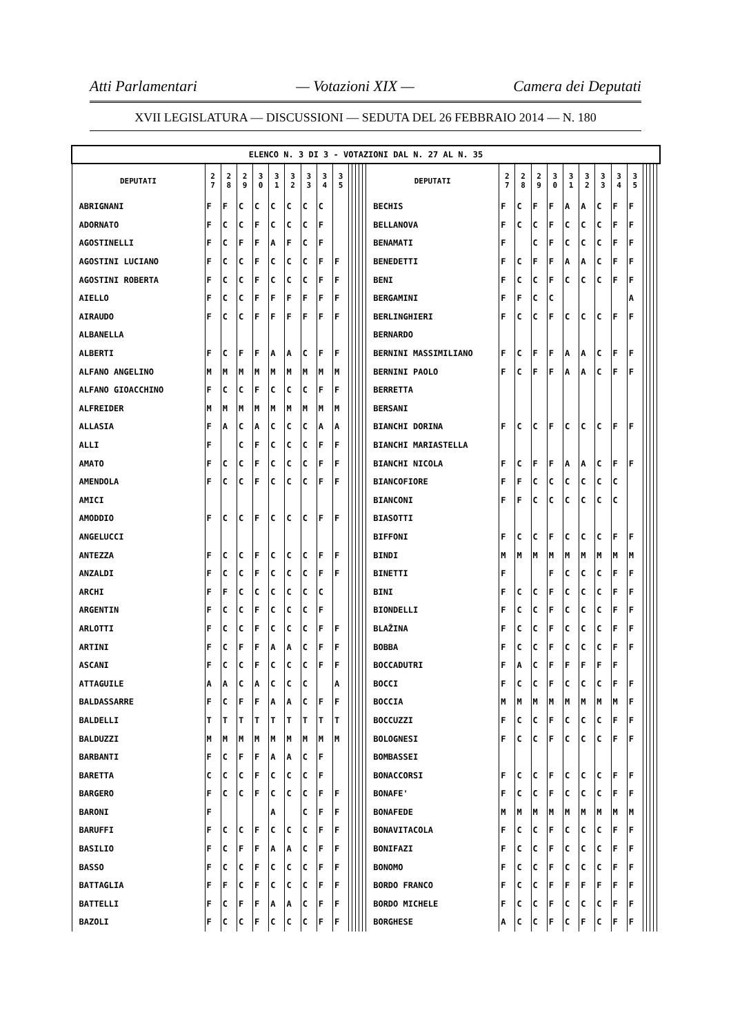Atti Parlamentari — Votazioni XIX — Camera dei Deputati
XVII LEGISLATURA — DISCUSSIONI — SEDUTA DEL 26 FEBBRAIO 2014 — N. 180
| ELENCO N. 3 DI 3 - VOTAZIONI DAL N. 27 AL N. 35 | | | | | | | | | | | | | | | | | | | | | | | | | | | | | |
| DEPUTATI | 2 7 | 2 8 | 2 9 | 3 0 | 3 1 | 3 2 | 3 3 | 3 4 | 3 5 | | | | | | DEPUTATI | 2 7 | 2 8 | 2 9 | 3 0 | 3 1 | 3 2 | 3 3 | 3 4 | 3 5 | | | | | |
| ABRIGNANI | F | F | C | C | C | C | C | C | | | | | | | BECHIS | F | C | F | F | A | A | C | F | F | | | | | |
| ADORNATO | F | C | C | F | C | C | C | F | | | | | | | BELLANOVA | F | C | C | F | C | C | C | F | F | | | | | |
| AGOSTINELLI | F | C | F | F | A | F | C | F | | | | | | | BENAMATI | F | | C | F | C | C | C | F | F | | | | | |
| AGOSTINI LUCIANO | F | C | C | F | C | C | C | F | F | | | | | | BENEDETTI | F | C | F | F | A | A | C | F | F | | | | | |
| AGOSTINI ROBERTA | F | C | C | F | C | C | C | F | F | | | | | | BENI | F | C | C | F | C | C | C | F | F | | | | | |
| AIELLO | F | C | C | F | F | F | F | F | F | | | | | | BERGAMINI | F | F | C | C | | | | | A | | | | | |
| AIRAUDO | F | C | C | F | F | F | F | F | F | | | | | | BERLINGHIERI | F | C | C | F | C | C | C | F | F | | | | | |
| ALBANELLA | | | | | | | | | | | | | | | BERNARDO | | | | | | | | | | | | | | |
| ALBERTI | F | C | F | F | A | A | C | F | F | | | | | | BERNINI MASSIMILIANO | F | C | F | F | A | A | C | F | F | | | | | |
| ALFANO ANGELINO | M | M | M | M | M | M | M | M | M | | | | | | BERNINI PAOLO | F | C | F | F | A | A | C | F | F | | | | | |
| ALFANO GIOACCHINO | F | C | C | F | C | C | C | F | F | | | | | | BERRETTA | | | | | | | | | | | | | | |
| ALFREIDER | M | M | M | M | M | M | M | M | M | | | | | | BERSANI | | | | | | | | | | | | | | |
| ALLASIA | F | A | C | A | C | C | C | A | A | | | | | | BIANCHI DORINA | F | C | C | F | C | C | C | F | F | | | | | |
| ALLI | F | | C | F | C | C | C | F | F | | | | | | BIANCHI MARIASTELLA | | | | | | | | | | | | | | |
| AMATO | F | C | C | F | C | C | C | F | F | | | | | | BIANCHI NICOLA | F | C | F | F | A | A | C | F | F | | | | | |
| AMENDOLA | F | C | C | F | C | C | C | F | F | | | | | | BIANCOFIORE | F | F | C | C | C | C | C | C | | | | | | |
| AMICI | | | | | | | | | | | | | | | BIANCONI | F | F | C | C | C | C | C | C | | | | | | |
| AMODDIO | F | C | C | F | C | C | C | F | F | | | | | | BIASOTTI | | | | | | | | | | | | | | |
| ANGELUCCI | | | | | | | | | | | | | | | BIFFONI | F | C | C | F | C | C | C | F | F | | | | | |
| ANTEZZA | F | C | C | F | C | C | C | F | F | | | | | | BINDI | M | M | M | M | M | M | M | M | M | | | | | |
| ANZALDI | F | C | C | F | C | C | C | F | F | | | | | | BINETTI | F | | | F | C | C | C | F | F | | | | | |
| ARCHI | F | F | C | C | C | C | C | C | | | | | | | BINI | F | C | C | F | C | C | C | F | F | | | | | |
| ARGENTIN | F | C | C | F | C | C | C | F | | | | | | | BIONDELLI | F | C | C | F | C | C | C | F | F | | | | | |
| ARLOTTI | F | C | C | F | C | C | C | F | F | | | | | | BLAŽINA | F | C | C | F | C | C | C | F | F | | | | | |
| ARTINI | F | C | F | F | A | A | C | F | F | | | | | | BOBBA | F | C | C | F | C | C | C | F | F | | | | | |
| ASCANI | F | C | C | F | C | C | C | F | F | | | | | | BOCCADUTRI | F | A | C | F | F | F | F | F | | | | | | |
| ATTAGUILE | A | A | C | A | C | C | C | | A | | | | | | BOCCI | F | C | C | F | C | C | C | F | F | | | | | |
| BALDASSARRE | F | C | F | F | A | A | C | F | F | | | | | | BOCCIA | M | M | M | M | M | M | M | M | F | | | | | |
| BALDELLI | T | T | T | T | T | T | T | T | T | | | | | | BOCCUZZI | F | C | C | F | C | C | C | F | F | | | | | |
| BALDUZZI | M | M | M | M | M | M | M | M | M | | | | | | BOLOGNESI | F | C | C | F | C | C | C | F | F | | | | | |
| BARBANTI | F | C | F | F | A | A | C | F | | | | | | | BOMBASSEI | | | | | | | | | | | | | | |
| BARETTA | C | C | C | F | C | C | C | F | | | | | | | BONACCORSI | F | C | C | F | C | C | C | F | F | | | | | |
| BARGERO | F | C | C | F | C | C | C | F | F | | | | | | BONAFE' | F | C | C | F | C | C | C | F | F | | | | | |
| BARONI | F | | | | A | | C | F | F | | | | | | BONAFEDE | M | M | M | M | M | M | M | M | M | | | | | |
| BARUFFI | F | C | C | F | C | C | C | F | F | | | | | | BONAVITACOLA | F | C | C | F | C | C | C | F | F | | | | | |
| BASILIO | F | C | F | F | A | A | C | F | F | | | | | | BONIFAZI | F | C | C | F | C | C | C | F | F | | | | | |
| BASSO | F | C | C | F | C | C | C | F | F | | | | | | BONOMO | F | C | C | F | C | C | C | F | F | | | | | |
| BATTAGLIA | F | F | C | F | C | C | C | F | F | | | | | | BORDO FRANCO | F | C | C | F | F | F | F | F | F | | | | | |
| BATTELLI | F | C | F | F | A | A | C | F | F | | | | | | BORDO MICHELE | F | C | C | F | C | C | C | F | F | | | | | |
| BAZOLI | F | C | C | F | C | C | C | F | F | | | | | | BORGHESE | A | C | C | F | C | F | C | F | F | | | | | |